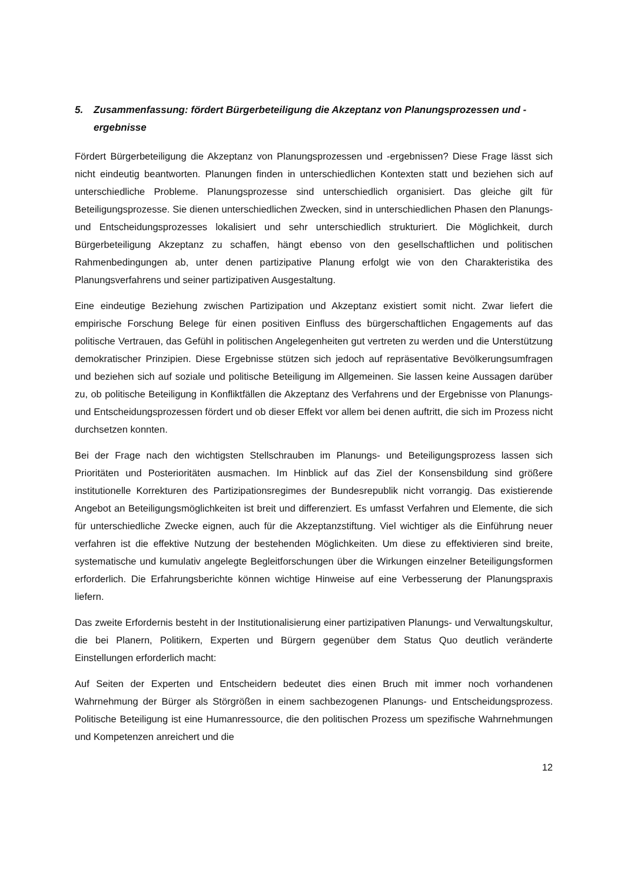5. Zusammenfassung: fördert Bürgerbeteiligung die Akzeptanz von Planungsprozessen und -ergebnisse
Fördert Bürgerbeteiligung die Akzeptanz von Planungsprozessen und -ergebnissen? Diese Frage lässt sich nicht eindeutig beantworten. Planungen finden in unterschiedlichen Kontexten statt und beziehen sich auf unterschiedliche Probleme. Planungsprozesse sind unterschiedlich organisiert. Das gleiche gilt für Beteiligungsprozesse. Sie dienen unterschiedlichen Zwecken, sind in unterschiedlichen Phasen den Planungs- und Entscheidungsprozesses lokalisiert und sehr unterschiedlich strukturiert. Die Möglichkeit, durch Bürgerbeteiligung Akzeptanz zu schaffen, hängt ebenso von den gesellschaftlichen und politischen Rahmenbedingungen ab, unter denen partizipative Planung erfolgt wie von den Charakteristika des Planungsverfahrens und seiner partizipativen Ausgestaltung.
Eine eindeutige Beziehung zwischen Partizipation und Akzeptanz existiert somit nicht. Zwar liefert die empirische Forschung Belege für einen positiven Einfluss des bürgerschaftlichen Engagements auf das politische Vertrauen, das Gefühl in politischen Angelegenheiten gut vertreten zu werden und die Unterstützung demokratischer Prinzipien. Diese Ergebnisse stützen sich jedoch auf repräsentative Bevölkerungsumfragen und beziehen sich auf soziale und politische Beteiligung im Allgemeinen. Sie lassen keine Aussagen darüber zu, ob politische Beteiligung in Konfliktfällen die Akzeptanz des Verfahrens und der Ergebnisse von Planungs- und Entscheidungsprozessen fördert und ob dieser Effekt vor allem bei denen auftritt, die sich im Prozess nicht durchsetzen konnten.
Bei der Frage nach den wichtigsten Stellschrauben im Planungs- und Beteiligungsprozess lassen sich Prioritäten und Posterioritäten ausmachen. Im Hinblick auf das Ziel der Konsensbildung sind größere institutionelle Korrekturen des Partizipationsregimes der Bundesrepublik nicht vorrangig. Das existierende Angebot an Beteiligungsmöglichkeiten ist breit und differenziert. Es umfasst Verfahren und Elemente, die sich für unterschiedliche Zwecke eignen, auch für die Akzeptanzstiftung. Viel wichtiger als die Einführung neuer verfahren ist die effektive Nutzung der bestehenden Möglichkeiten. Um diese zu effektivieren sind breite, systematische und kumulativ angelegte Begleitforschungen über die Wirkungen einzelner Beteiligungsformen erforderlich. Die Erfahrungsberichte können wichtige Hinweise auf eine Verbesserung der Planungspraxis liefern.
Das zweite Erfordernis besteht in der Institutionalisierung einer partizipativen Planungs- und Verwaltungskultur, die bei Planern, Politikern, Experten und Bürgern gegenüber dem Status Quo deutlich veränderte Einstellungen erforderlich macht:
Auf Seiten der Experten und Entscheidern bedeutet dies einen Bruch mit immer noch vorhandenen Wahrnehmung der Bürger als Störgrößen in einem sachbezogenen Planungs- und Entscheidungsprozess. Politische Beteiligung ist eine Humanressource, die den politischen Prozess um spezifische Wahrnehmungen und Kompetenzen anreichert und die
12